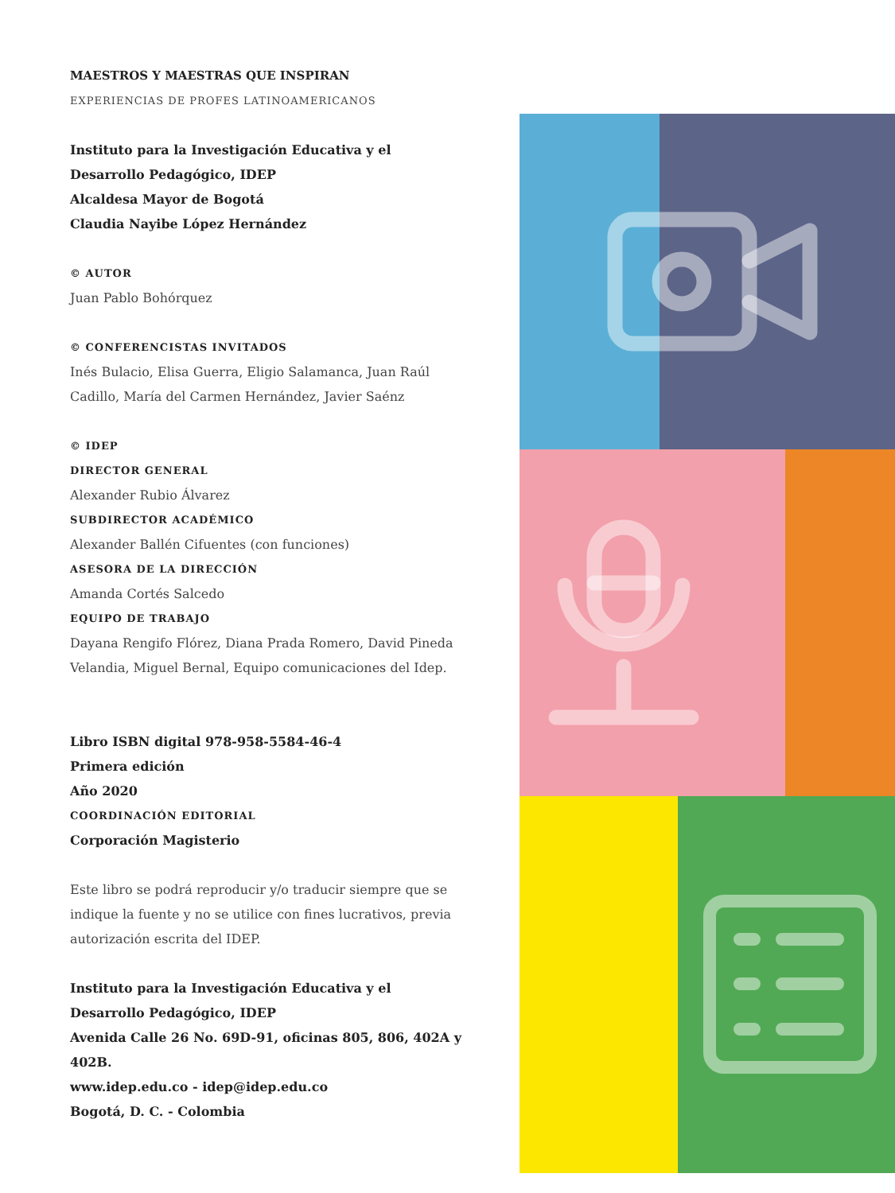MAESTROS Y MAESTRAS QUE INSPIRAN
EXPERIENCIAS DE PROFES LATINOAMERICANOS
Instituto para la Investigación Educativa y el Desarrollo Pedagógico, IDEP
Alcaldesa Mayor de Bogotá
Claudia Nayibe López Hernández
© AUTOR
Juan Pablo Bohórquez
© CONFERENCISTAS INVITADOS
Inés Bulacio, Elisa Guerra, Eligio Salamanca, Juan Raúl Cadillo, María del Carmen Hernández, Javier Saénz
© IDEP
DIRECTOR GENERAL
Alexander Rubio Álvarez
SUBDIRECTOR ACADÉMICO
Alexander Ballén Cifuentes (con funciones)
ASESORA DE LA DIRECCIÓN
Amanda Cortés Salcedo
EQUIPO DE TRABAJO
Dayana Rengifo Flórez, Diana Prada Romero, David Pineda Velandia, Miguel Bernal, Equipo comunicaciones del Idep.
Libro ISBN digital 978-958-5584-46-4
Primera edición
Año 2020
COORDINACIÓN EDITORIAL
Corporación Magisterio
Este libro se podrá reproducir y/o traducir siempre que se indique la fuente y no se utilice con fines lucrativos, previa autorización escrita del IDEP.
Instituto para la Investigación Educativa y el Desarrollo Pedagógico, IDEP
Avenida Calle 26 No. 69D-91, oficinas 805, 806, 402A y 402B.
www.idep.edu.co - idep@idep.edu.co
Bogotá, D. C. - Colombia